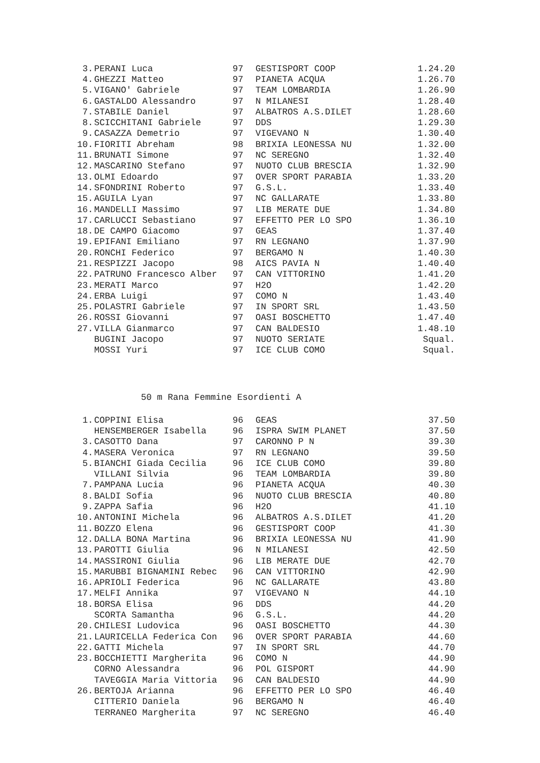| 3. | PERANI Luca | 97 | GESTISPORT COOP | 1.24.20 |
| 4. | GHEZZI Matteo | 97 | PIANETA ACQUA | 1.26.70 |
| 5. | VIGANO' Gabriele | 97 | TEAM LOMBARDIA | 1.26.90 |
| 6. | GASTALDO Alessandro | 97 | N MILANESI | 1.28.40 |
| 7. | STABILE Daniel | 97 | ALBATROS A.S.DILET | 1.28.60 |
| 8. | SCICCHITANI Gabriele | 97 | DDS | 1.29.30 |
| 9. | CASAZZA Demetrio | 97 | VIGEVANO N | 1.30.40 |
| 10. | FIORITI Abreham | 98 | BRIXIA LEONESSA NU | 1.32.00 |
| 11. | BRUNATI Simone | 97 | NC SEREGNO | 1.32.40 |
| 12. | MASCARINO Stefano | 97 | NUOTO CLUB BRESCIA | 1.32.90 |
| 13. | OLMI Edoardo | 97 | OVER SPORT PARABIA | 1.33.20 |
| 14. | SFONDRINI Roberto | 97 | G.S.L. | 1.33.40 |
| 15. | AGUILA Lyan | 97 | NC GALLARATE | 1.33.80 |
| 16. | MANDELLI Massimo | 97 | LIB MERATE DUE | 1.34.80 |
| 17. | CARLUCCI Sebastiano | 97 | EFFETTO PER LO SPO | 1.36.10 |
| 18. | DE CAMPO Giacomo | 97 | GEAS | 1.37.40 |
| 19. | EPIFANI Emiliano | 97 | RN LEGNANO | 1.37.90 |
| 20. | RONCHI Federico | 97 | BERGAMO N | 1.40.30 |
| 21. | RESPIZZI Jacopo | 98 | AICS PAVIA N | 1.40.40 |
| 22. | PATRUNO Francesco Alber | 97 | CAN VITTORINO | 1.41.20 |
| 23. | MERATI Marco | 97 | H2O | 1.42.20 |
| 24. | ERBA Luigi | 97 | COMO N | 1.43.40 |
| 25. | POLASTRI Gabriele | 97 | IN SPORT SRL | 1.43.50 |
| 26. | ROSSI Giovanni | 97 | OASI BOSCHETTO | 1.47.40 |
| 27. | VILLA Gianmarco | 97 | CAN BALDESIO | 1.48.10 |
| | BUGINI Jacopo | 97 | NUOTO SERIATE | Squal. |
| | MOSSI Yuri | 97 | ICE CLUB COMO | Squal. |
50 m Rana Femmine Esordienti A
| 1. | COPPINI Elisa | 96 | GEAS | 37.50 |
| | HENSEMBERGER Isabella | 96 | ISPRA SWIM PLANET | 37.50 |
| 3. | CASOTTO Dana | 97 | CARONNO P N | 39.30 |
| 4. | MASERA Veronica | 97 | RN LEGNANO | 39.50 |
| 5. | BIANCHI Giada Cecilia | 96 | ICE CLUB COMO | 39.80 |
| | VILLANI Silvia | 96 | TEAM LOMBARDIA | 39.80 |
| 7. | PAMPANA Lucia | 96 | PIANETA ACQUA | 40.30 |
| 8. | BALDI Sofia | 96 | NUOTO CLUB BRESCIA | 40.80 |
| 9. | ZAPPA Safia | 96 | H2O | 41.10 |
| 10. | ANTONINI Michela | 96 | ALBATROS A.S.DILET | 41.20 |
| 11. | BOZZO Elena | 96 | GESTISPORT COOP | 41.30 |
| 12. | DALLA BONA Martina | 96 | BRIXIA LEONESSA NU | 41.90 |
| 13. | PAROTTI Giulia | 96 | N MILANESI | 42.50 |
| 14. | MASSIRONI Giulia | 96 | LIB MERATE DUE | 42.70 |
| 15. | MARUBBI BIGNAMINI Rebec | 96 | CAN VITTORINO | 42.90 |
| 16. | APRIOLI Federica | 96 | NC GALLARATE | 43.80 |
| 17. | MELFI Annika | 97 | VIGEVANO N | 44.10 |
| 18. | BORSA Elisa | 96 | DDS | 44.20 |
| | SCORTA Samantha | 96 | G.S.L. | 44.20 |
| 20. | CHILESI Ludovica | 96 | OASI BOSCHETTO | 44.30 |
| 21. | LAURICELLA Federica Con | 96 | OVER SPORT PARABIA | 44.60 |
| 22. | GATTI Michela | 97 | IN SPORT SRL | 44.70 |
| 23. | BOCCHIETTI Margherita | 96 | COMO N | 44.90 |
| | CORNO Alessandra | 96 | POL GISPORT | 44.90 |
| | TAVEGGIA Maria Vittoria | 96 | CAN BALDESIO | 44.90 |
| 26. | BERTOJA Arianna | 96 | EFFETTO PER LO SPO | 46.40 |
| | CITTERIO Daniela | 96 | BERGAMO N | 46.40 |
| | TERRANEO Margherita | 97 | NC SEREGNO | 46.40 |